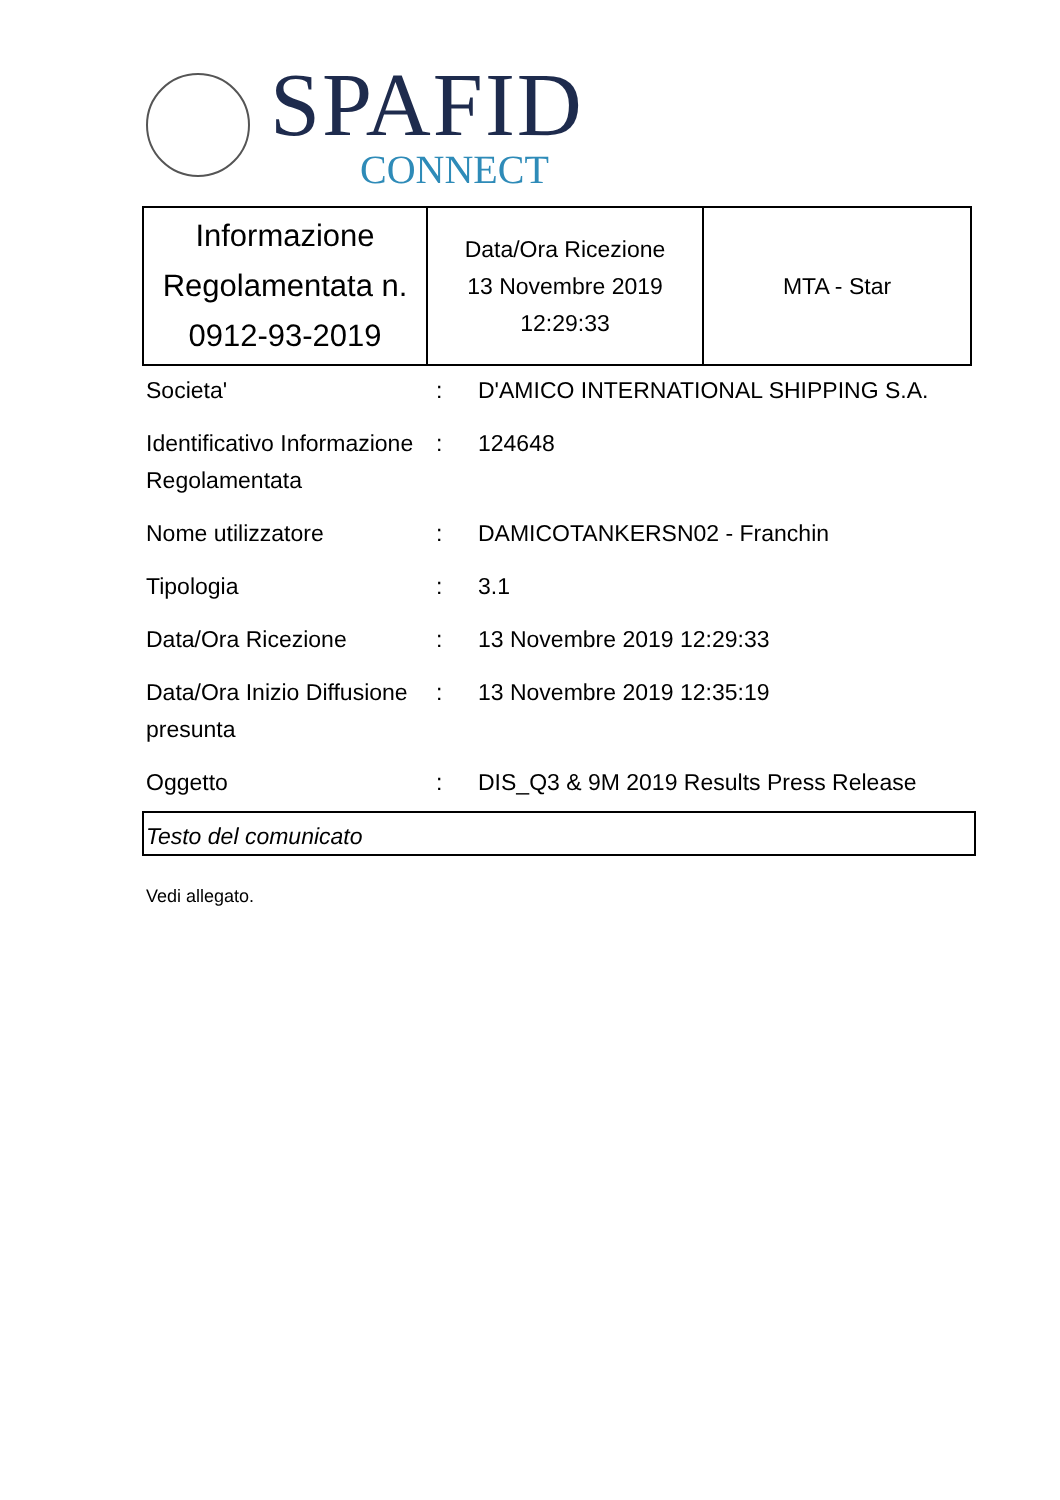SPAFID
CONNECT
| Informazione Regolamentata n. 0912-93-2019 | Data/Ora Ricezione 13 Novembre 2019 12:29:33 | MTA - Star |
| Societa' | : | D'AMICO INTERNATIONAL SHIPPING S.A. |
| Identificativo Informazione Regolamentata | : | 124648 |
| Nome utilizzatore | : | DAMICOTANKERSN02 - Franchin |
| Tipologia | : | 3.1 |
| Data/Ora Ricezione | : | 13 Novembre 2019 12:29:33 |
| Data/Ora Inizio Diffusione presunta | : | 13 Novembre 2019 12:35:19 |
| Oggetto | : | DIS_Q3 & 9M 2019 Results Press Release |
Testo del comunicato
Vedi allegato.